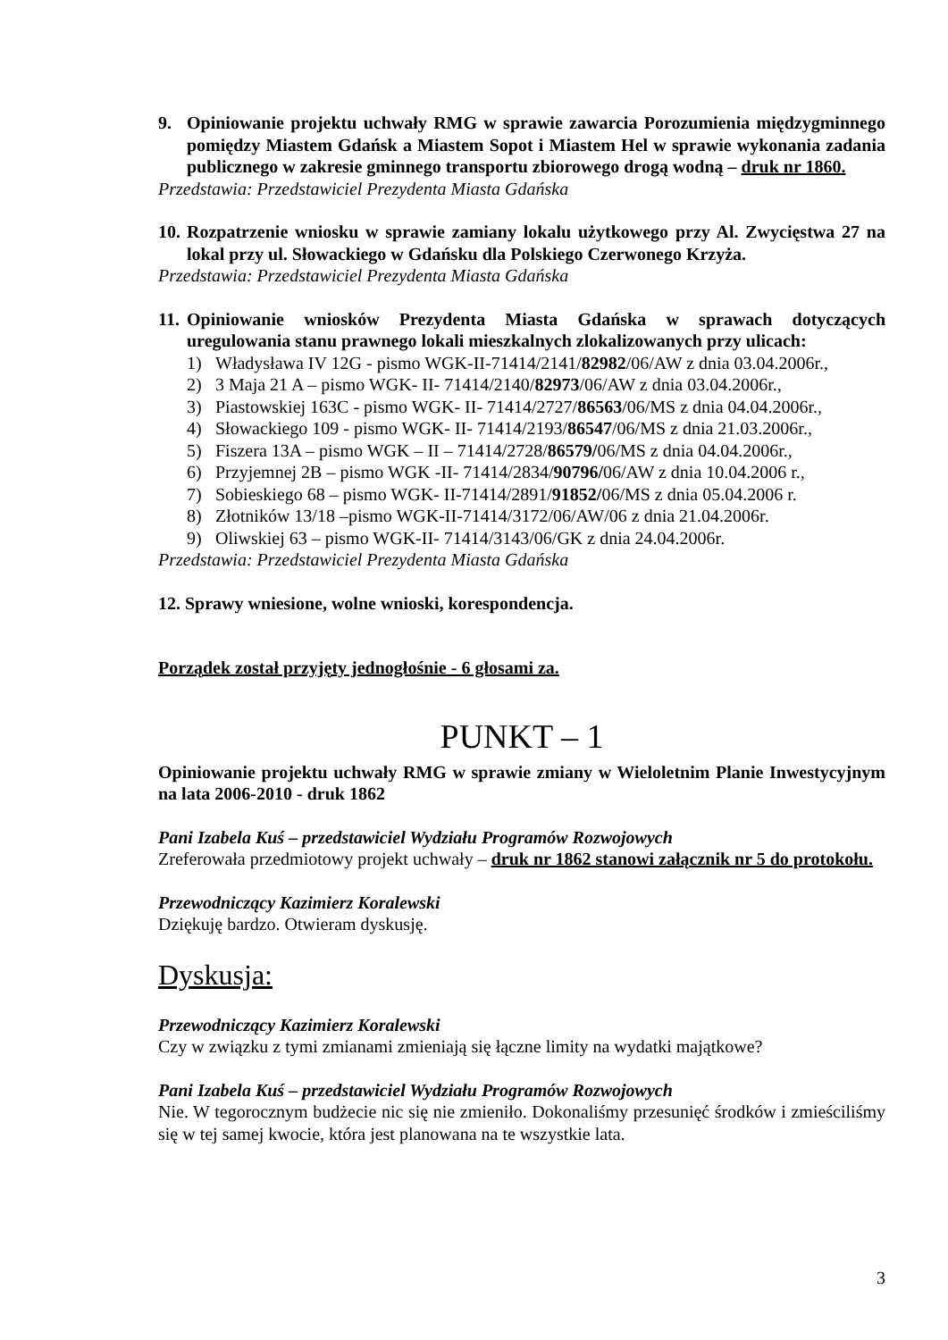9. Opiniowanie projektu uchwały RMG w sprawie zawarcia Porozumienia międzygminnego pomiędzy Miastem Gdańsk a Miastem Sopot i Miastem Hel w sprawie wykonania zadania publicznego w zakresie gminnego transportu zbiorowego drogą wodną – druk nr 1860.
Przedstawia: Przedstawiciel Prezydenta Miasta Gdańska
10. Rozpatrzenie wniosku w sprawie zamiany lokalu użytkowego przy Al. Zwycięstwa 27 na lokal przy ul. Słowackiego w Gdańsku dla Polskiego Czerwonego Krzyża.
Przedstawia: Przedstawiciel Prezydenta Miasta Gdańska
11. Opiniowanie wniosków Prezydenta Miasta Gdańska w sprawach dotyczących uregulowania stanu prawnego lokali mieszkalnych zlokalizowanych przy ulicach:
1) Władysława IV 12G - pismo WGK-II-71414/2141/82982/06/AW z dnia 03.04.2006r.,
2) 3 Maja 21 A – pismo WGK- II- 71414/2140/82973/06/AW z dnia 03.04.2006r.,
3) Piastowskiej 163C - pismo WGK- II- 71414/2727/86563/06/MS z dnia 04.04.2006r.,
4) Słowackiego 109 - pismo WGK- II- 71414/2193/86547/06/MS z dnia 21.03.2006r.,
5) Fiszera 13A – pismo WGK – II – 71414/2728/86579/06/MS z dnia 04.04.2006r.,
6) Przyjemnej 2B – pismo WGK -II- 71414/2834/90796/06/AW z dnia 10.04.2006 r.,
7) Sobieskiego 68 – pismo WGK- II-71414/2891/91852/06/MS z dnia 05.04.2006 r.
8) Złotników 13/18 –pismo WGK-II-71414/3172/06/AW/06 z dnia 21.04.2006r.
9) Oliwskiej 63 – pismo WGK-II- 71414/3143/06/GK z dnia 24.04.2006r.
Przedstawia: Przedstawiciel Prezydenta Miasta Gdańska
12. Sprawy wniesione, wolne wnioski, korespondencja.
Porządek został przyjęty jednogłośnie - 6 głosami za.
PUNKT – 1
Opiniowanie projektu uchwały RMG w sprawie zmiany w Wieloletnim Planie Inwestycyjnym na lata 2006-2010 - druk 1862
Pani Izabela Kuś – przedstawiciel Wydziału Programów Rozwojowych
Zreferowała przedmiotowy projekt uchwały – druk nr 1862 stanowi załącznik nr 5 do protokołu.
Przewodniczący Kazimierz Koralewski
Dziękuję bardzo. Otwieram dyskusję.
Dyskusja:
Przewodniczący Kazimierz Koralewski
Czy w związku z tymi zmianami zmieniają się łączne limity na wydatki majątkowe?
Pani Izabela Kuś – przedstawiciel Wydziału Programów Rozwojowych
Nie. W tegorocznym budżecie nic się nie zmieniło. Dokonaliśmy przesunięć środków i zmieściliśmy się w tej samej kwocie, która jest planowana na te wszystkie lata.
3